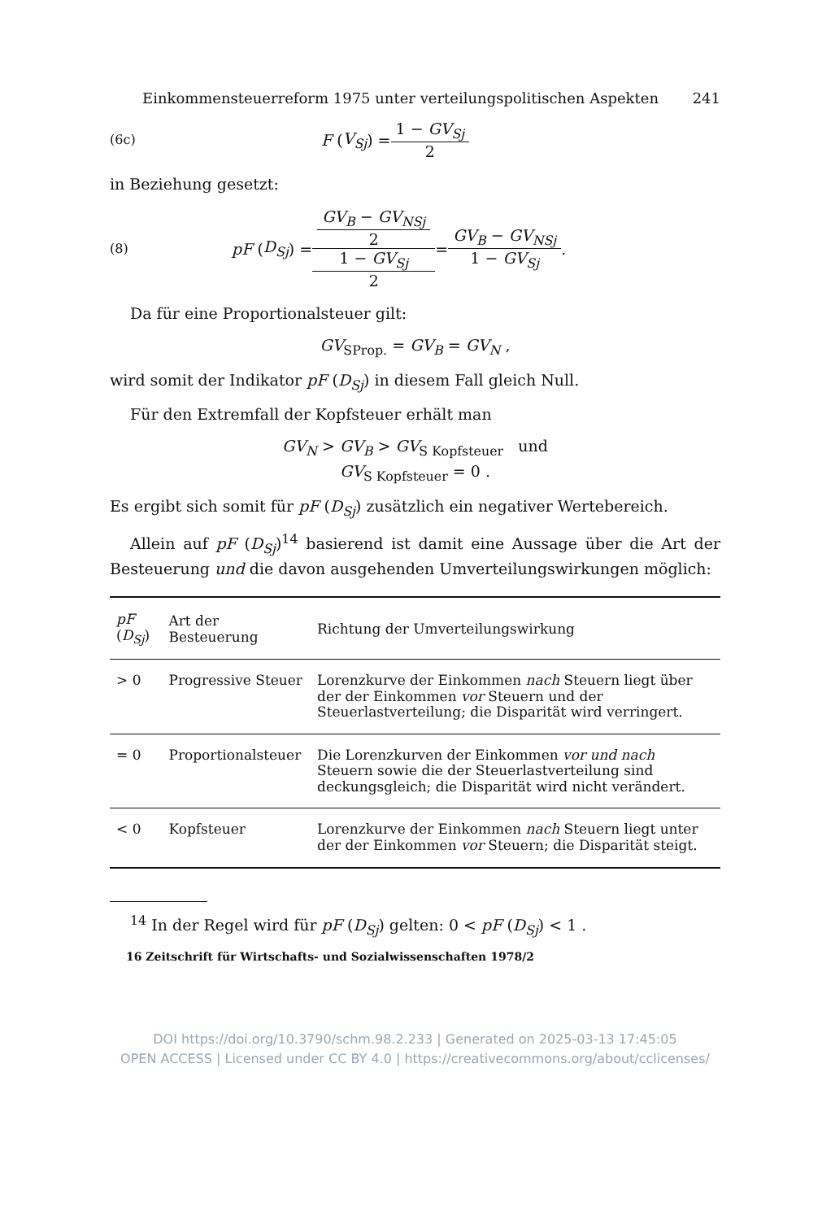Einkommensteuerreform 1975 unter verteilungspolitischen Aspekten 241
(6c) F (V<sub>Sj</sub>) = 1 − GV<sub>Sj</sub> 2
in Beziehung gesetzt:
(8) pF (D<sub>Sj</sub>) = GV<sub>B</sub> − GV<sub>NSj</sub>
2 1 − GV<sub>Sj</sub>
2 = GV<sub>B</sub> − GV<sub>NSj</sub> 1 − GV<sub>Sj</sub> .
Da für eine Proportionalsteuer gilt:
GV<sub>SProp.</sub> = GV<sub>B</sub> = GV<sub>N</sub> ,
wird somit der Indikator pF (D<sub>Sj</sub>) in diesem Fall gleich Null.
Für den Extremfall der Kopfsteuer erhält man
GV<sub>N</sub> > GV<sub>B</sub> > GV<sub>S Kopfsteuer</sub> und
GV<sub>S Kopfsteuer</sub> = 0 .
Es ergibt sich somit für pF (D<sub>Sj</sub>) zusätzlich ein negativer Wertebereich.
Allein auf pF (D<sub>Sj</sub>)<sup>14</sup> basierend ist damit eine Aussage über die Art der Besteuerung und die davon ausgehenden Umverteilungswirkungen möglich:
| pF ( D<sub>Sj</sub> ) | Art der Besteuerung | Richtung der Umverteilungswirkung |
| --- | --- | --- |
| > 0 | Progressive Steuer | Lorenzkurve der Einkommen nach Steuern liegt über der der Einkommen vor Steuern und der Steuerlastverteilung; die Disparität wird verringert. |
| = 0 | Proportionalsteuer | Die Lorenzkurven der Einkommen vor und nach Steuern sowie die der Steuerlastverteilung sind deckungsgleich; die Disparität wird nicht verändert. |
| < 0 | Kopfsteuer | Lorenzkurve der Einkommen nach Steuern liegt unter der der Einkommen vor Steuern; die Disparität steigt. |
<sup>14</sup> In der Regel wird für pF (D<sub>Sj</sub>) gelten: 0 < pF (D<sub>Sj</sub>) < 1 .
16 Zeitschrift für Wirtschafts- und Sozialwissenschaften 1978/2
DOI https://doi.org/10.3790/schm.98.2.233 | Generated on 2025-03-13 17:45:05
OPEN ACCESS | Licensed under CC BY 4.0 | https://creativecommons.org/about/cclicenses/